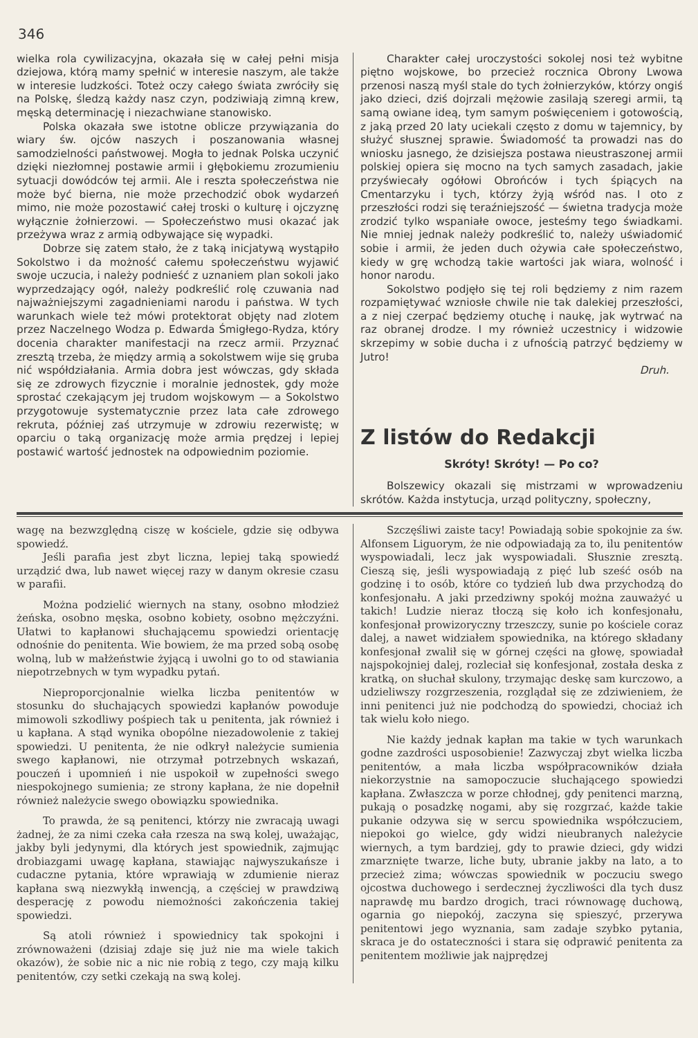346
wielka rola cywilizacyjna, okazała się w całej pełni misja dziejowa, którą mamy spełnić w interesie naszym, ale także w interesie ludzkości. Toteż oczy całego świata zwróciły się na Polskę, śledzą każdy nasz czyn, podziwiają zimną krew, męską determinację i niezachwiane stanowisko.
Polska okazała swe istotne oblicze przywiązania do wiary św. ojców naszych i poszanowania własnej samodzielności państwowej. Mogła to jednak Polska uczynić dzięki niezłomnej postawie armii i głębokiemu zrozumieniu sytuacji dowódców tej armii. Ale i reszta społeczeństwa nie może być bierna, nie może przechodzić obok wydarzeń mimo, nie może pozostawić całej troski o kulturę i ojczyznę wyłącznie żołnierzowi. — Społeczeństwo musi okazać jak przeżywa wraz z armią odbywające się wypadki.
Dobrze się zatem stało, że z taką inicjatywą wystąpiło Sokolstwo i da możność całemu społeczeństwu wyjawić swoje uczucia, i należy podnieść z uznaniem plan sokoli jako wyprzedzający ogół, należy podkreślić rolę czuwania nad najważniejszymi zagadnieniami narodu i państwa. W tych warunkach wiele też mówi protektorat objęty nad zlotem przez Naczelnego Wodza p. Edwarda Śmigłego-Rydza, który docenia charakter manifestacji na rzecz armii. Przyznać zresztą trzeba, że między armią a sokolstwem wije się gruba nić współdziałania. Armia dobra jest wówczas, gdy składa się ze zdrowych fizycznie i moralnie jednostek, gdy może sprostać czekającym jej trudom wojskowym — a Sokolstwo przygotowuje systematycznie przez lata całe zdrowego rekruta, później zaś utrzymuje w zdrowiu rezerwistę; w oparciu o taką organizację może armia prędzej i lepiej postawić wartość jednostek na odpowiednim poziomie.
Charakter całej uroczystości sokolej nosi też wybitne piętno wojskowe, bo przecież rocznica Obrony Lwowa przenosi naszą myśl stale do tych żołnierzyków, którzy ongiś jako dzieci, dziś dojrzali mężowie zasilają szeregi armii, tą samą owiane ideą, tym samym poświęceniem i gotowością, z jaką przed 20 laty uciekali często z domu w tajemnicy, by służyć słusznej sprawie. Świadomość ta prowadzi nas do wniosku jasnego, że dzisiejsza postawa nieustraszonej armii polskiej opiera się mocno na tych samych zasadach, jakie przyświecały ogółowi Obrońców i tych śpiących na Cmentarzyku i tych, którzy żyją wśród nas. I oto z przeszłości rodzi się teraźniejszość — świetna tradycja może zrodzić tylko wspaniałe owoce, jesteśmy tego świadkami. Nie mniej jednak należy podkreślić to, należy uświadomić sobie i armii, że jeden duch ożywia całe społeczeństwo, kiedy w grę wchodzą takie wartości jak wiara, wolność i honor narodu.
Sokolstwo podjęło się tej roli będziemy z nim razem rozpamiętywać wzniosłe chwile nie tak dalekiej przeszłości, a z niej czerpać będziemy otuchę i naukę, jak wytrwać na raz obranej drodze. I my również uczestnicy i widzowie skrzepimy w sobie ducha i z ufnością patrzyć będziemy w Jutro!
Druh.
Z listów do Redakcji
Skróty! Skróty! — Po co?
Bolszewicy okazali się mistrzami w wprowadzeniu skrótów. Każda instytucja, urząd polityczny, społeczny,
wagę na bezwzględną ciszę w kościele, gdzie się odbywa spowiedź.
Jeśli parafia jest zbyt liczna, lepiej taką spowiedź urządzić dwa, lub nawet więcej razy w danym okresie czasu w parafii.
Można podzielić wiernych na stany, osobno młodzież żeńska, osobno męska, osobno kobiety, osobno mężczyźni. Ułatwi to kapłanowi słuchającemu spowiedzi orientację odnośnie do penitenta. Wie bowiem, że ma przed sobą osobę wolną, lub w małżeństwie żyjącą i uwolni go to od stawiania niepotrzebnych w tym wypadku pytań.
Nieproporcjonalnie wielka liczba penitentów w stosunku do słuchających spowiedzi kapłanów powoduje mimowoli szkodliwy pośpiech tak u penitenta, jak również i u kapłana. A stąd wynika obopólne niezadowolenie z takiej spowiedzi. U penitenta, że nie odkrył należycie sumienia swego kapłanowi, nie otrzymał potrzebnych wskazań, pouczeń i upomnień i nie uspokoił w zupełności swego niespokojnego sumienia; ze strony kapłana, że nie dopełnił również należycie swego obowiązku spowiednika.
To prawda, że są penitenci, którzy nie zwracają uwagi żadnej, że za nimi czeka cała rzesza na swą kolej, uważając, jakby byli jedynymi, dla których jest spowiednik, zajmując drobiazgami uwagę kapłana, stawiając najwyszukańsze i cudaczne pytania, które wprawiają w zdumienie nieraz kapłana swą niezwykłą inwencją, a częściej w prawdziwą desperację z powodu niemożności zakończenia takiej spowiedzi.
Są atoli również i spowiednicy tak spokojni i zrównoważeni (dzisiaj zdaje się już nie ma wiele takich okazów), że sobie nic a nic nie robią z tego, czy mają kilku penitentów, czy setki czekają na swą kolej.
Szczęśliwi zaiste tacy! Powiadają sobie spokojnie za św. Alfonsem Liguorym, że nie odpowiadają za to, ilu penitentów wyspowiadali, lecz jak wyspowiadali. Słusznie zresztą. Cieszą się, jeśli wyspowiadają z pięć lub sześć osób na godzinę i to osób, które co tydzień lub dwa przychodzą do konfesjonału. A jaki przedziwny spokój można zauważyć u takich! Ludzie nieraz tłoczą się koło ich konfesjonału, konfesjonał prowizoryczny trzeszczy, sunie po kościele coraz dalej, a nawet widziałem spowiednika, na którego składany konfesjonał zwalił się w górnej części na głowę, spowiadał najspokojniej dalej, rozleciał się konfesjonał, została deska z kratką, on słuchał skulony, trzymając deskę sam kurczowo, a udzieliwszy rozgrzeszenia, rozglądał się ze zdziwieniem, że inni penitenci już nie podchodzą do spowiedzi, chociaż ich tak wielu koło niego.
Nie każdy jednak kapłan ma takie w tych warunkach godne zazdrości usposobienie! Zazwyczaj zbyt wielka liczba penitentów, a mała liczba współpracowników działa niekorzystnie na samopoczucie słuchającego spowiedzi kapłana. Zwłaszcza w porze chłodnej, gdy penitenci marzną, pukają o posadzkę nogami, aby się rozgrzać, każde takie pukanie odzywa się w sercu spowiednika współczuciem, niepokoi go wielce, gdy widzi nieubranych należycie wiernych, a tym bardziej, gdy to prawie dzieci, gdy widzi zmarznięte twarze, liche buty, ubranie jakby na lato, a to przecież zima; wówczas spowiednik w poczuciu swego ojcostwa duchowego i serdecznej życzliwości dla tych dusz naprawdę mu bardzo drogich, traci równowagę duchową, ogarnia go niepokój, zaczyna się spieszyć, przerywa penitentowi jego wyznania, sam zadaje szybko pytania, skraca je do ostateczności i stara się odprawić penitenta za penitentem możliwie jak najprędzej